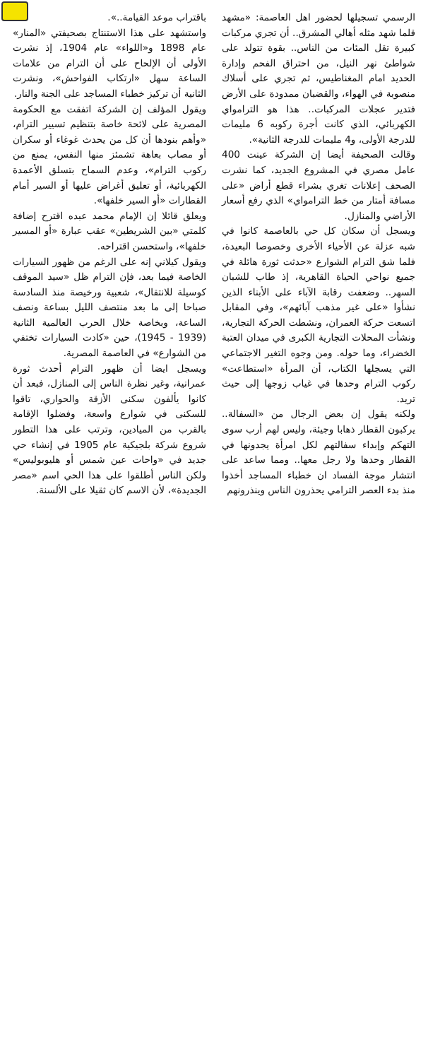الرسمي تسجيلها لحضور اهل العاصمة: «مشهد قلما شهد مثله أهالي المشرق.. أن تجري مركبات كبيرة تقل المئات من الناس.. بقوة تتولد على شواطئ نهر النيل، من احتراق الفحم وإدارة الحديد امام المغناطيس، ثم تجري على أسلاك منصوبة في الهواء، والقضبان ممدودة على الأرض فتدير عجلات المركبات.. هذا هو الترامواي الكهربائي، الذي كانت أجرة ركوبه 6 مليمات للدرجة الأولى، و4 مليمات للدرجة الثانية».
وقالت الصحيفة أيضا إن الشركة عينت 400 عامل مصري في المشروع الجديد، كما نشرت الصحف إعلانات تغري بشراء قطع أراض «على مسافة أمتار من خط الترامواي» الذي رفع أسعار الأراضي والمنازل.
ويسجل أن سكان كل حي بالعاصمة كانوا في شبه عزلة عن الأحياء الأخرى وخصوصا البعيدة، فلما شق الترام الشوارع «حدثت ثورة هائلة في جميع نواحي الحياة القاهرية، إذ طاب للشبان السهر.. وضعفت رقابة الآباء على الأبناء الذين نشأوا «على غير مذهب آبائهم»، وفي المقابل اتسعت حركة العمران، ونشطت الحركة التجارية، ونشأت المحلات التجارية الكبرى في ميدان العتبة الخضراء، وما حوله. ومن وجوه التغير الاجتماعي التي يسجلها الكتاب، أن المرأة «استطاعت» ركوب الترام وحدها في غياب زوجها إلى حيث تريد.
ولكنه يقول إن بعض الرجال من «السفالة.. يركبون القطار ذهابا وجيئة، وليس لهم أرب سوى التهكم وإبداء سفالتهم لكل امرأة يجدونها في القطار وحدها ولا رجل معها.. ومما ساعد على انتشار موجة الفساد ان خطباء المساجد أخذوا منذ بدء العصر الترامي يحذرون الناس وينذرونهم
باقتراب موعد القيامة..».
واستشهد على هذا الاستنتاج بصحيفتي «المنار» عام 1898 و«اللواء» عام 1904، إذ نشرت الأولى أن الإلحاح على أن الترام من علامات الساعة سهل «ارتكاب الفواحش»، ونشرت الثانية أن تركيز خطباء المساجد على الجنة والنار.
ويقول المؤلف إن الشركة اتفقت مع الحكومة المصرية على لائحة خاصة بتنظيم تسيير الترام، «وأهم بنودها أن كل من يحدث غوغاء أو سكران أو مصاب بعاهة تشمئز منها النفس، يمنع من ركوب الترام»، وعدم السماح بتسلق الأعمدة الكهربائية، أو تعليق أغراض عليها أو السير أمام القطارات «أو السير خلفها».
ويعلق قائلا إن الإمام محمد عبده اقترح إضافة كلمتي «بين الشريطين» عقب عبارة «أو المسير خلفها»، واستحسن اقتراحه.
ويقول كيلاني إنه على الرغم من ظهور السيارات الخاصة فيما بعد، فإن الترام ظل «سيد الموقف كوسيلة للانتقال»، شعبية ورخيصة منذ السادسة صباحا إلى ما بعد منتصف الليل بساعة ونصف الساعة، وبخاصة خلال الحرب العالمية الثانية (1939 - 1945)، حين «كادت السيارات تختفي من الشوارع» في العاصمة المصرية.
ويسجل ايضا أن ظهور الترام أحدث ثورة عمرانية، وغير نظرة الناس إلى المنازل، فبعد أن كانوا يألفون سكنى الأزقة والحواري، تاقوا للسكنى في شوارع واسعة، وفضلوا الإقامة بالقرب من الميادين، وترتب على هذا التطور شروع شركة بلجيكية عام 1905 في إنشاء حي جديد في «واحات عين شمس أو هليوبوليس» ولكن الناس أطلقوا على هذا الحي اسم «مصر الجديدة»، لأن الاسم كان ثقيلا على الألسنة.